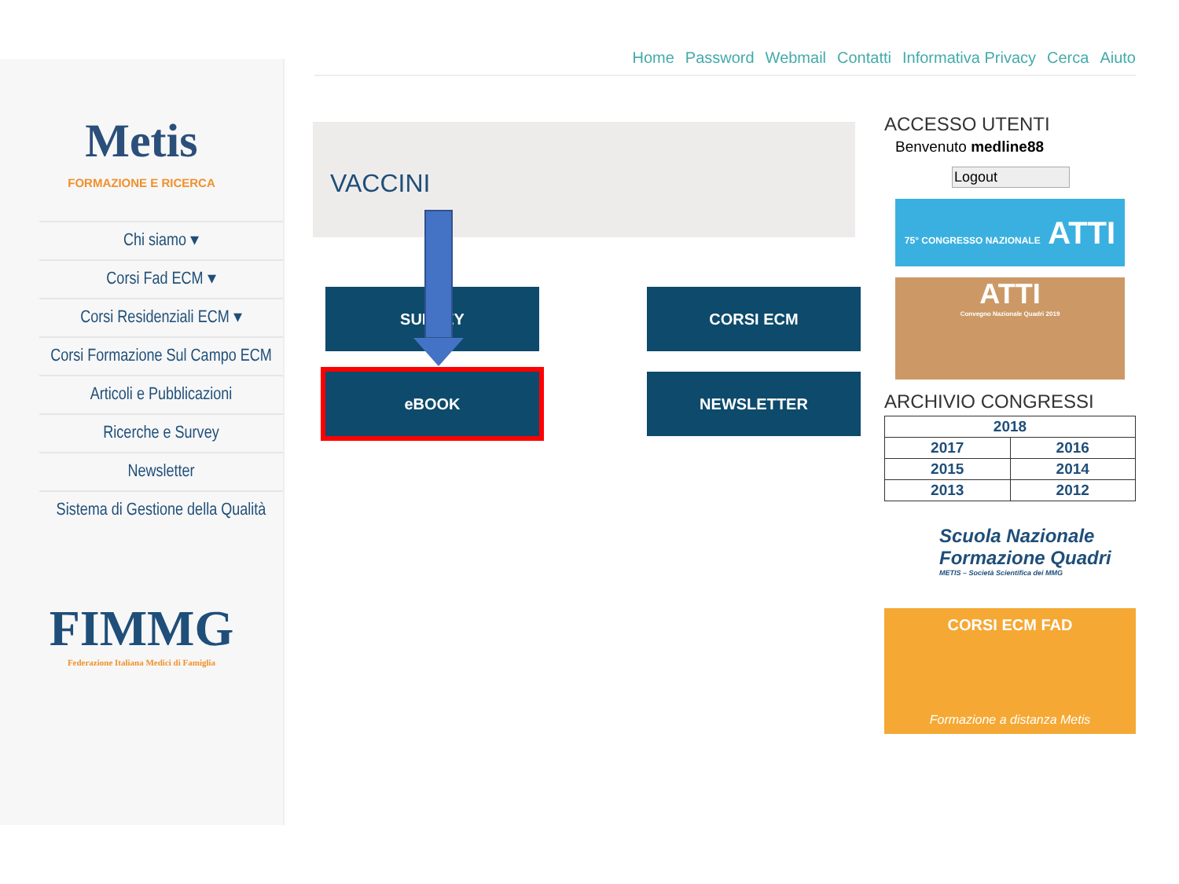Metis
FORMAZIONE E RICERCA
Chi siamo ▾
Corsi Fad ECM ▾
Corsi Residenziali ECM ▾
Corsi Formazione Sul Campo ECM
Articoli e Pubblicazioni
Ricerche e Survey
Newsletter
Sistema di Gestione della Qualità
FIMMG
Federazione Italiana Medici di Famiglia
Home Password Webmail Contatti Informativa Privacy Cerca Aiuto
VACCINI
SURVEY CORSI ECM
eBOOK NEWSLETTER
ACCESSO UTENTI
Benvenuto medline88
Logout
75° CONGRESSO NAZIONALE ATTI
ATTI
Convegno Nazionale Quadri 2019
ARCHIVIO CONGRESSI
| 2018 | |
| 2017 | 2016 |
| 2015 | 2014 |
| 2013 | 2012 |
Scuola Nazionale
Formazione Quadri
METIS – Società Scientifica dei MMG
CORSI ECM FAD
Formazione a distanza Metis